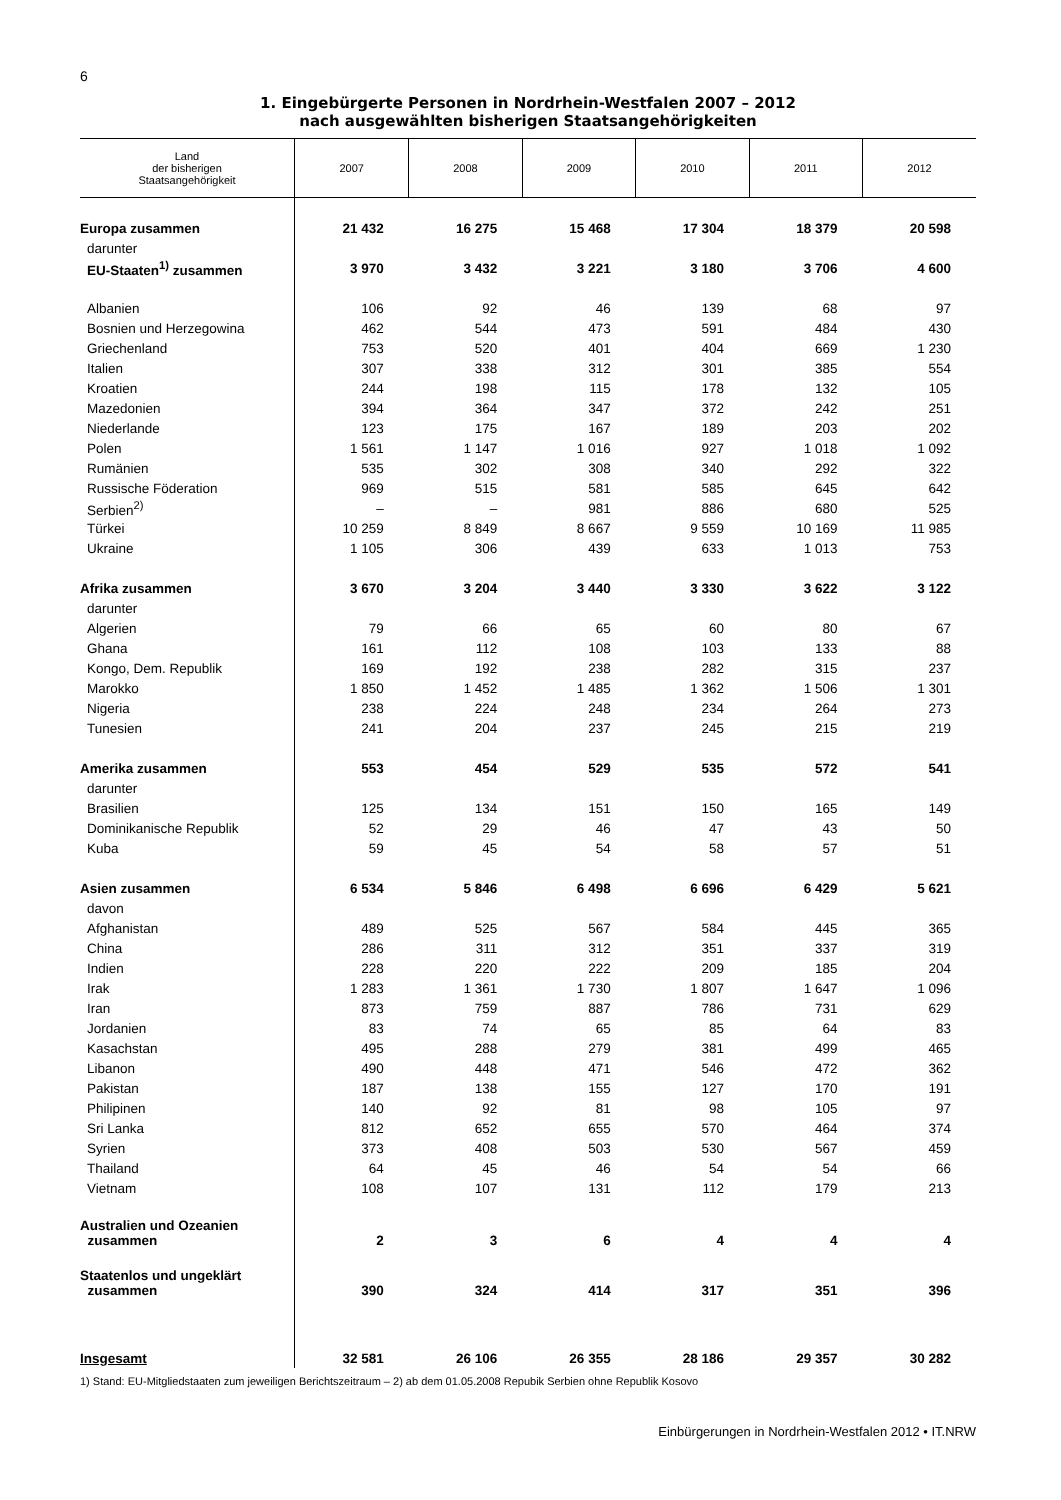6
1. Eingebürgerte Personen in Nordrhein-Westfalen 2007 – 2012
nach ausgewählten bisherigen Staatsangehörigkeiten
| Land der bisherigen Staatsangehörigkeit | 2007 | 2008 | 2009 | 2010 | 2011 | 2012 |
| --- | --- | --- | --- | --- | --- | --- |
| Europa zusammen | 21 432 | 16 275 | 15 468 | 17 304 | 18 379 | 20 598 |
| darunter | | | | | | |
| EU-Staaten<sup>1)</sup> zusammen | 3 970 | 3 432 | 3 221 | 3 180 | 3 706 | 4 600 |
| Albanien | 106 | 92 | 46 | 139 | 68 | 97 |
| Bosnien und Herzegowina | 462 | 544 | 473 | 591 | 484 | 430 |
| Griechenland | 753 | 520 | 401 | 404 | 669 | 1 230 |
| Italien | 307 | 338 | 312 | 301 | 385 | 554 |
| Kroatien | 244 | 198 | 115 | 178 | 132 | 105 |
| Mazedonien | 394 | 364 | 347 | 372 | 242 | 251 |
| Niederlande | 123 | 175 | 167 | 189 | 203 | 202 |
| Polen | 1 561 | 1 147 | 1 016 | 927 | 1 018 | 1 092 |
| Rumänien | 535 | 302 | 308 | 340 | 292 | 322 |
| Russische Föderation | 969 | 515 | 581 | 585 | 645 | 642 |
| Serbien<sup>2)</sup> | – | – | 981 | 886 | 680 | 525 |
| Türkei | 10 259 | 8 849 | 8 667 | 9 559 | 10 169 | 11 985 |
| Ukraine | 1 105 | 306 | 439 | 633 | 1 013 | 753 |
| Afrika zusammen | 3 670 | 3 204 | 3 440 | 3 330 | 3 622 | 3 122 |
| darunter | | | | | | |
| Algerien | 79 | 66 | 65 | 60 | 80 | 67 |
| Ghana | 161 | 112 | 108 | 103 | 133 | 88 |
| Kongo, Dem. Republik | 169 | 192 | 238 | 282 | 315 | 237 |
| Marokko | 1 850 | 1 452 | 1 485 | 1 362 | 1 506 | 1 301 |
| Nigeria | 238 | 224 | 248 | 234 | 264 | 273 |
| Tunesien | 241 | 204 | 237 | 245 | 215 | 219 |
| Amerika zusammen | 553 | 454 | 529 | 535 | 572 | 541 |
| darunter | | | | | | |
| Brasilien | 125 | 134 | 151 | 150 | 165 | 149 |
| Dominikanische Republik | 52 | 29 | 46 | 47 | 43 | 50 |
| Kuba | 59 | 45 | 54 | 58 | 57 | 51 |
| Asien zusammen | 6 534 | 5 846 | 6 498 | 6 696 | 6 429 | 5 621 |
| davon | | | | | | |
| Afghanistan | 489 | 525 | 567 | 584 | 445 | 365 |
| China | 286 | 311 | 312 | 351 | 337 | 319 |
| Indien | 228 | 220 | 222 | 209 | 185 | 204 |
| Irak | 1 283 | 1 361 | 1 730 | 1 807 | 1 647 | 1 096 |
| Iran | 873 | 759 | 887 | 786 | 731 | 629 |
| Jordanien | 83 | 74 | 65 | 85 | 64 | 83 |
| Kasachstan | 495 | 288 | 279 | 381 | 499 | 465 |
| Libanon | 490 | 448 | 471 | 546 | 472 | 362 |
| Pakistan | 187 | 138 | 155 | 127 | 170 | 191 |
| Philipinen | 140 | 92 | 81 | 98 | 105 | 97 |
| Sri Lanka | 812 | 652 | 655 | 570 | 464 | 374 |
| Syrien | 373 | 408 | 503 | 530 | 567 | 459 |
| Thailand | 64 | 45 | 46 | 54 | 54 | 66 |
| Vietnam | 108 | 107 | 131 | 112 | 179 | 213 |
| Australien und Ozeanien zusammen | 2 | 3 | 6 | 4 | 4 | 4 |
| Staatenlos und ungeklärt zusammen | 390 | 324 | 414 | 317 | 351 | 396 |
| Insgesamt | 32 581 | 26 106 | 26 355 | 28 186 | 29 357 | 30 282 |
1) Stand: EU-Mitgliedstaaten zum jeweiligen Berichtszeitraum – 2) ab dem 01.05.2008 Repubik Serbien ohne Republik Kosovo
Einbürgerungen in Nordrhein-Westfalen 2012 • IT.NRW